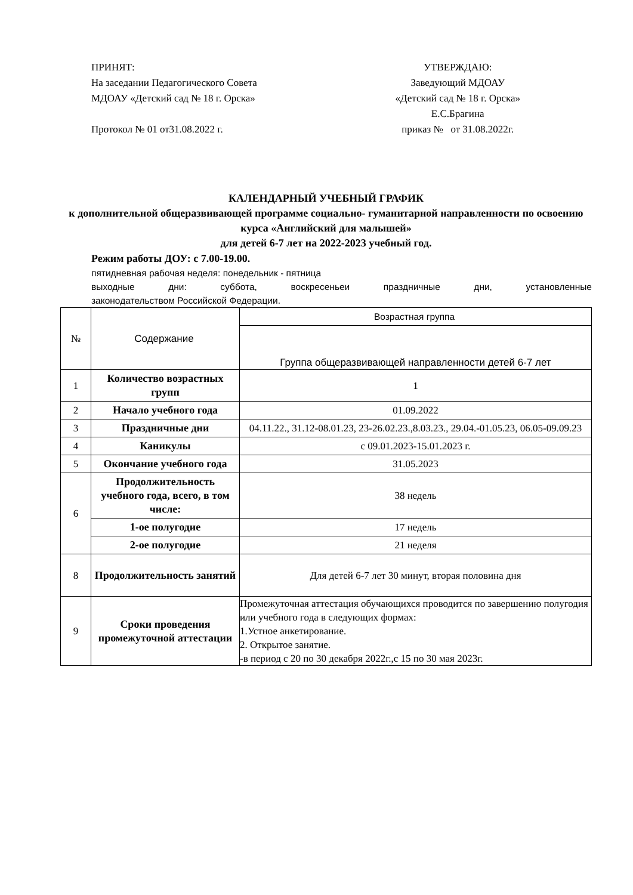ПРИНЯТ:
На заседании Педагогического Совета
МДОАУ «Детский сад № 18 г. Орска»
Протокол № 01 от31.08.2022 г.
УТВЕРЖДАЮ:
Заведующий МДОАУ
«Детский сад № 18 г. Орска»
Е.С.Брагина
приказ № от 31.08.2022г.
КАЛЕНДАРНЫЙ УЧЕБНЫЙ ГРАФИК
к дополнительной общеразвивающей программе социально- гуманитарной направленности по освоению курса «Английский для малышей»
для детей 6-7 лет на 2022-2023 учебный год.
Режим работы ДОУ: с 7.00-19.00.
пятидневная рабочая неделя: понедельник - пятница
выходные дни: суббота, воскресеньеи праздничные дни, установленные
законодательством Российской Федерации.
| № | Содержание | Возрастная группа |
| | | Группа общеразвивающей направленности детей 6-7 лет |
| 1 | Количество возрастных групп | 1 |
| 2 | Начало учебного года | 01.09.2022 |
| 3 | Праздничные дни | 04.11.22., 31.12-08.01.23, 23-26.02.23.,8.03.23., 29.04.-01.05.23, 06.05-09.09.23 |
| 4 | Каникулы | с 09.01.2023-15.01.2023 г. |
| 5 | Окончание учебного года | 31.05.2023 |
| 6 | Продолжительность учебного года, всего, в том числе: | 38 недель |
| | 1-ое полугодие | 17 недель |
| | 2-ое полугодие | 21 неделя |
| 8 | Продолжительность занятий | Для детей 6-7 лет 30 минут, вторая половина дня |
| 9 | Сроки проведения промежуточной аттестации | Промежуточная аттестация обучающихся проводится по завершению полугодия или учебного года в следующих формах: 1.Устное анкетирование. 2. Открытое занятие. -в период с 20 по 30 декабря 2022г.,с 15 по 30 мая 2023г. |